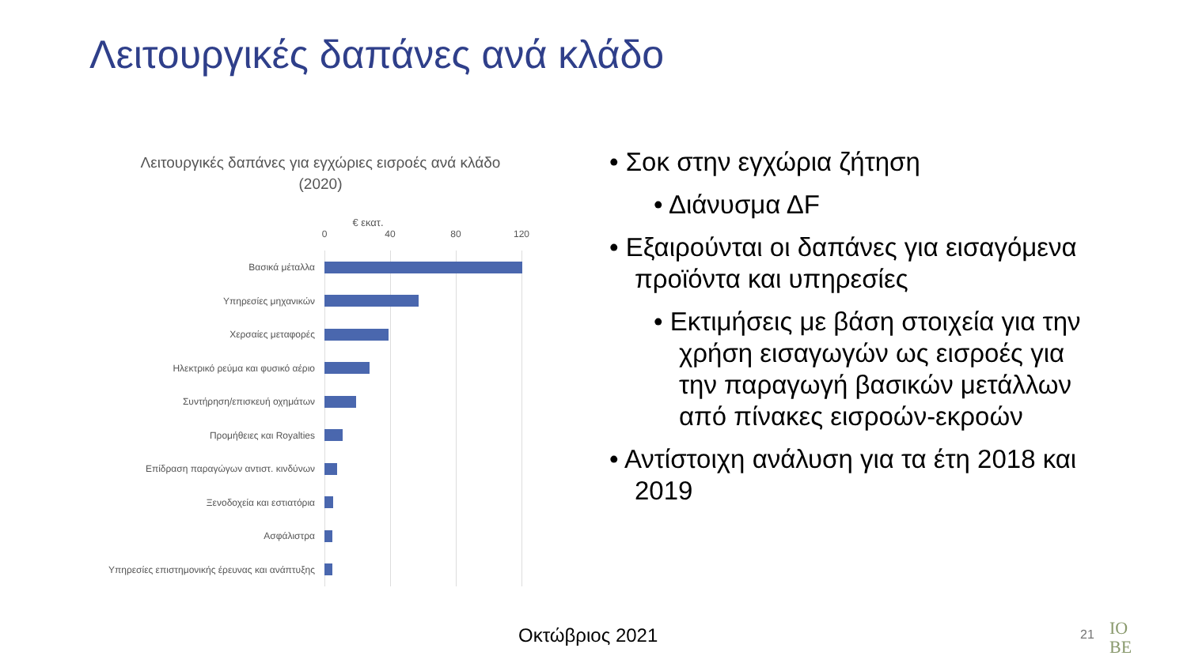Λειτουργικές δαπάνες ανά κλάδο
Λειτουργικές δαπάνες για εγχώριες εισροές ανά κλάδο
(2020)
€ εκατ.
0 40 80 120
Βασικά μέταλλα
Υπηρεσίες μηχανικών
Χερσαίες μεταφορές
Ηλεκτρικό ρεύμα και φυσικό αέριο
Συντήρηση/επισκευή οχημάτων
Προμήθειες και Royalties
Επίδραση παραγώγων αντιστ. κινδύνων
Ξενοδοχεία και εστιατόρια
Ασφάλιστρα
Υπηρεσίες επιστημονικής έρευνας και ανάπτυξης
• Σοκ στην εγχώρια ζήτηση
• Διάνυσμα ΔF
• Εξαιρούνται οι δαπάνες για εισαγόμενα προϊόντα και υπηρεσίες
• Εκτιμήσεις με βάση στοιχεία για την χρήση εισαγωγών ως εισροές για την παραγωγή βασικών μετάλλων από πίνακες εισροών-εκροών
• Αντίστοιχη ανάλυση για τα έτη 2018 και 2019
Οκτώβριος 2021 21
IO
BE